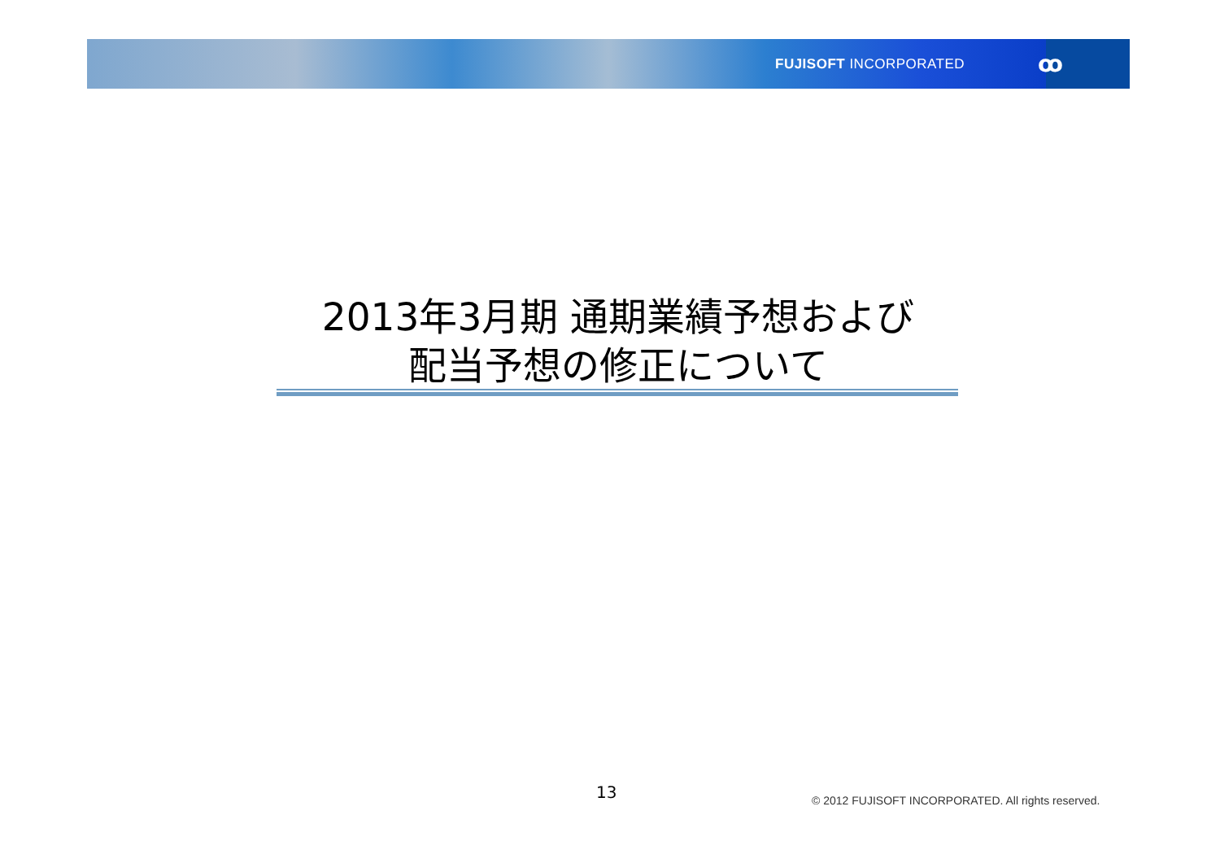FUJISOFT INCORPORATED ꝏ
2013年3月期 通期業績予想および
配当予想の修正について
13 © 2012 FUJISOFT INCORPORATED. All rights reserved.